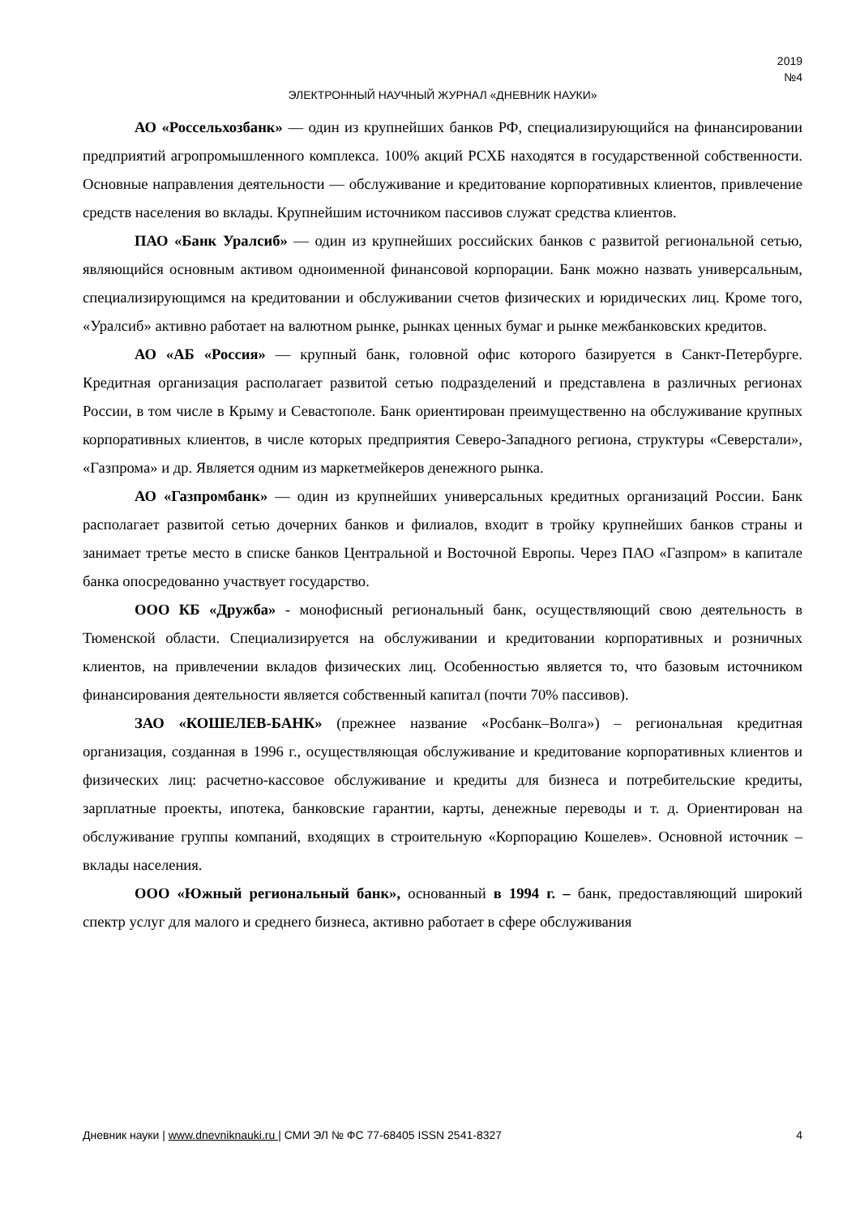2019
№4
ЭЛЕКТРОННЫЙ НАУЧНЫЙ ЖУРНАЛ «ДНЕВНИК НАУКИ»
АО «Россельхозбанк» — один из крупнейших банков РФ, специализирующийся на финансировании предприятий агропромышленного комплекса. 100% акций РСХБ находятся в государственной собственности. Основные направления деятельности — обслуживание и кредитование корпоративных клиентов, привлечение средств населения во вклады. Крупнейшим источником пассивов служат средства клиентов.
ПАО «Банк Уралсиб» — один из крупнейших российских банков с развитой региональной сетью, являющийся основным активом одноименной финансовой корпорации. Банк можно назвать универсальным, специализирующимся на кредитовании и обслуживании счетов физических и юридических лиц. Кроме того, «Уралсиб» активно работает на валютном рынке, рынках ценных бумаг и рынке межбанковских кредитов.
АО «АБ «Россия» — крупный банк, головной офис которого базируется в Санкт-Петербурге. Кредитная организация располагает развитой сетью подразделений и представлена в различных регионах России, в том числе в Крыму и Севастополе. Банк ориентирован преимущественно на обслуживание крупных корпоративных клиентов, в числе которых предприятия Северо-Западного региона, структуры «Северстали», «Газпрома» и др. Является одним из маркетмейкеров денежного рынка.
АО «Газпромбанк» — один из крупнейших универсальных кредитных организаций России. Банк располагает развитой сетью дочерних банков и филиалов, входит в тройку крупнейших банков страны и занимает третье место в списке банков Центральной и Восточной Европы. Через ПАО «Газпром» в капитале банка опосредованно участвует государство.
ООО КБ «Дружба» - монофисный региональный банк, осуществляющий свою деятельность в Тюменской области. Специализируется на обслуживании и кредитовании корпоративных и розничных клиентов, на привлечении вкладов физических лиц. Особенностью является то, что базовым источником финансирования деятельности является собственный капитал (почти 70% пассивов).
ЗАО «КОШЕЛЕВ-БАНК» (прежнее название «Росбанк–Волга») – региональная кредитная организация, созданная в 1996 г., осуществляющая обслуживание и кредитование корпоративных клиентов и физических лиц: расчетно-кассовое обслуживание и кредиты для бизнеса и потребительские кредиты, зарплатные проекты, ипотека, банковские гарантии, карты, денежные переводы и т. д. Ориентирован на обслуживание группы компаний, входящих в строительную «Корпорацию Кошелев». Основной источник – вклады населения.
ООО «Южный региональный банк», основанный в 1994 г. – банк, предоставляющий широкий спектр услуг для малого и среднего бизнеса, активно работает в сфере обслуживания
Дневник науки | www.dnevniknauki.ru | СМИ ЭЛ № ФС 77-68405 ISSN 2541-8327 4